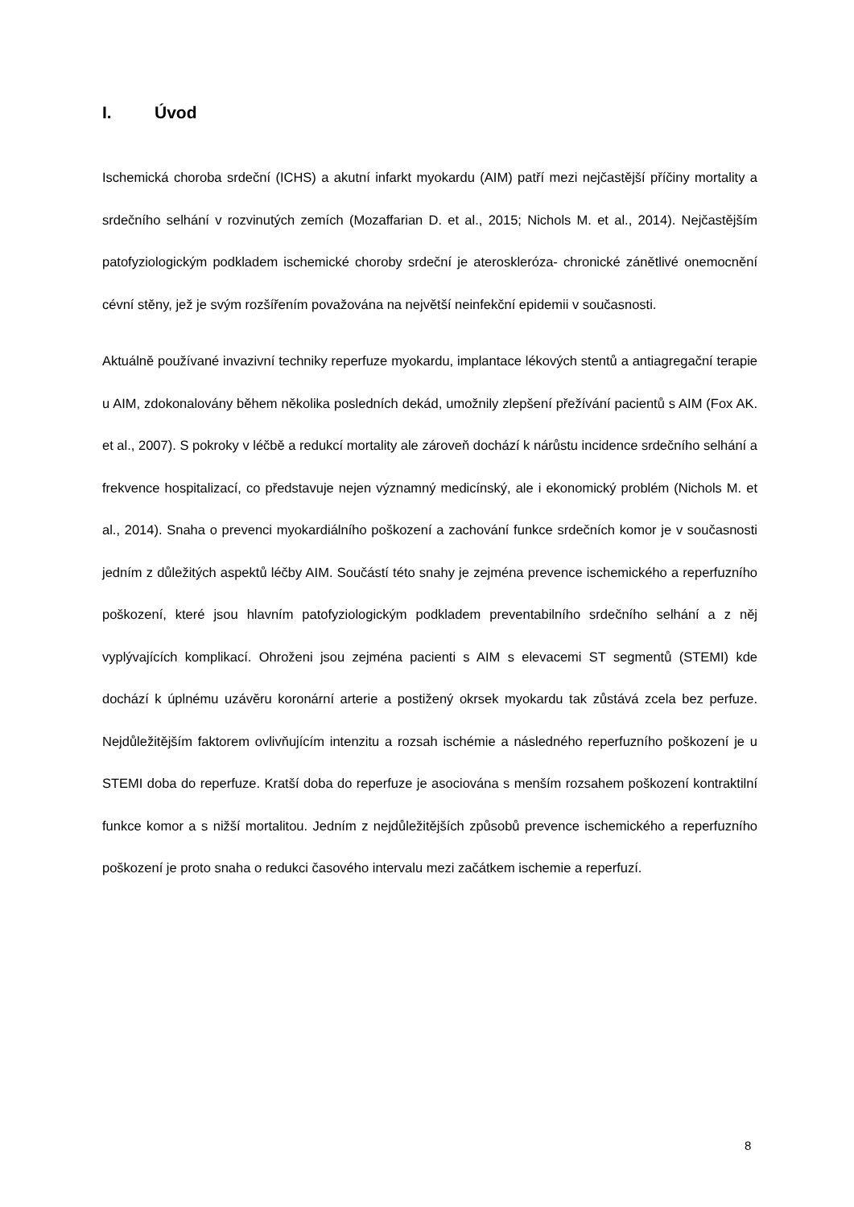I. Úvod
Ischemická choroba srdeční (ICHS) a akutní infarkt myokardu (AIM) patří mezi nejčastější příčiny mortality a srdečního selhání v rozvinutých zemích (Mozaffarian D. et al., 2015; Nichols M. et al., 2014). Nejčastějším patofyziologickým podkladem ischemické choroby srdeční je ateroskleróza- chronické zánětlivé onemocnění cévní stěny, jež je svým rozšířením považována na největší neinfekční epidemii v současnosti.
Aktuálně používané invazivní techniky reperfuze myokardu, implantace lékových stentů a antiagregační terapie u AIM, zdokonalovány během několika posledních dekád, umožnily zlepšení přežívání pacientů s AIM (Fox AK. et al., 2007). S pokroky v léčbě a redukcí mortality ale zároveň dochází k nárůstu incidence srdečního selhání a frekvence hospitalizací, co představuje nejen významný medicínský, ale i ekonomický problém (Nichols M. et al., 2014). Snaha o prevenci myokardiálního poškození a zachování funkce srdečních komor je v současnosti jedním z důležitých aspektů léčby AIM. Součástí této snahy je zejména prevence ischemického a reperfuzního poškození, které jsou hlavním patofyziologickým podkladem preventabilního srdečního selhání a z něj vyplývajících komplikací. Ohroženi jsou zejména pacienti s AIM s elevacemi ST segmentů (STEMI) kde dochází k úplnému uzávěru koronární arterie a postižený okrsek myokardu tak zůstává zcela bez perfuze. Nejdůležitějším faktorem ovlivňujícím intenzitu a rozsah ischémie a následného reperfuzního poškození je u STEMI doba do reperfuze. Kratší doba do reperfuze je asociována s menším rozsahem poškození kontraktilní funkce komor a s nižší mortalitou. Jedním z nejdůležitějších způsobů prevence ischemického a reperfuzního poškození je proto snaha o redukci časového intervalu mezi začátkem ischemie a reperfuzí.
8